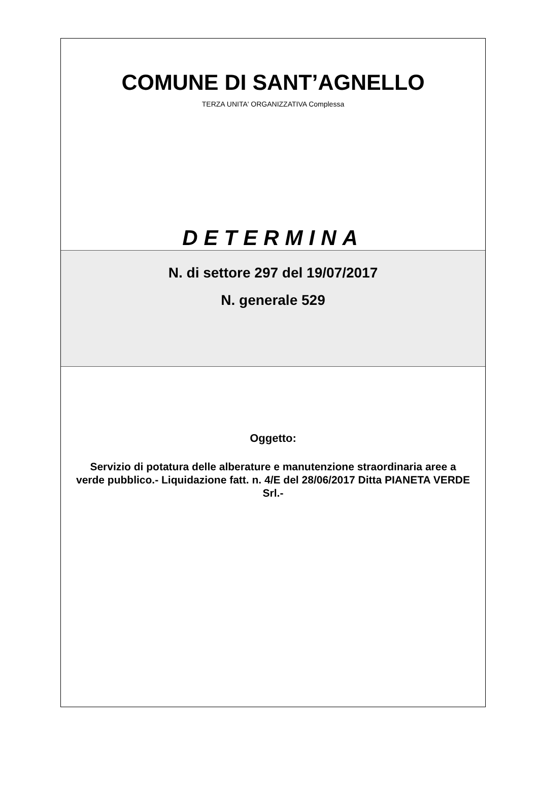COMUNE DI SANT’AGNELLO
TERZA UNITA' ORGANIZZATIVA Complessa
DETERMINA
N. di settore 297 del 19/07/2017
N. generale 529
Oggetto:
Servizio di potatura delle alberature e manutenzione straordinaria aree a verde pubblico.- Liquidazione fatt. n. 4/E del 28/06/2017 Ditta PIANETA VERDE Srl.-